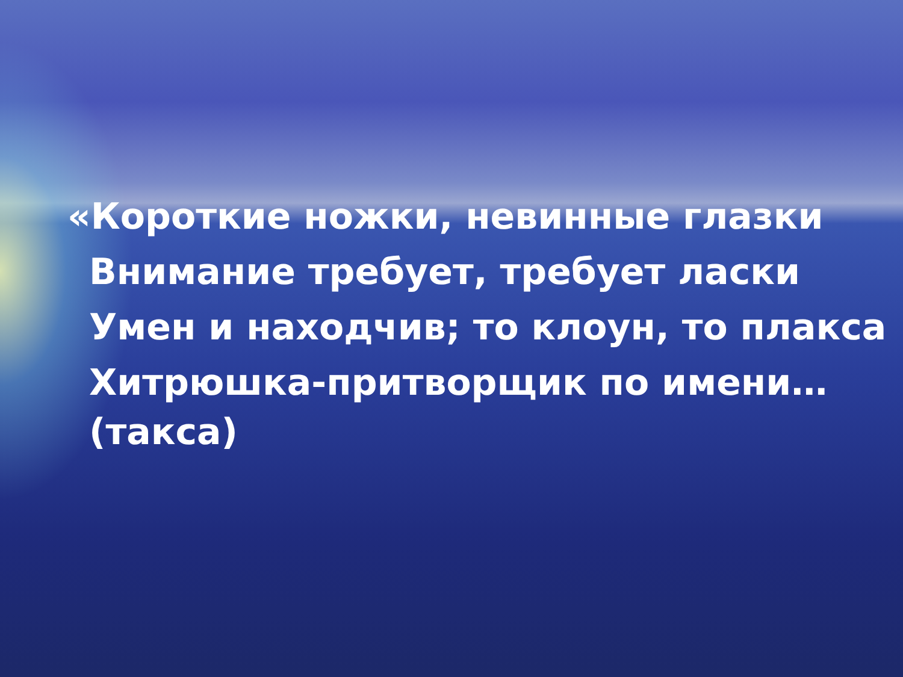«Короткие ножки, невинные глазки
Внимание требует, требует ласки
Умен и находчив; то клоун, то плакса
Хитрюшка-притворщик по имени…(такса)